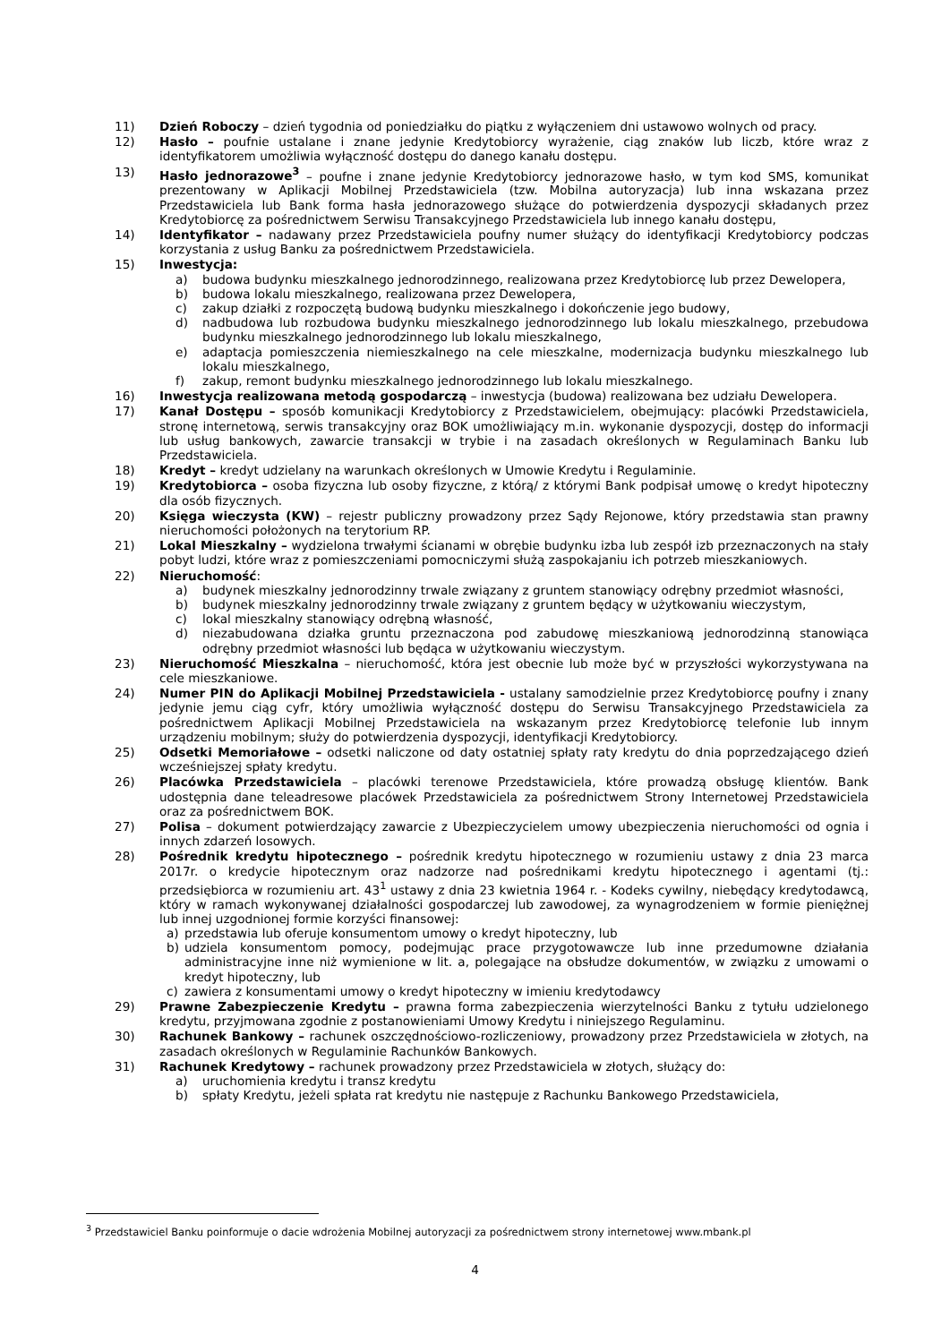11) Dzień Roboczy – dzień tygodnia od poniedziałku do piątku z wyłączeniem dni ustawowo wolnych od pracy.
12) Hasło – poufnie ustalane i znane jedynie Kredytobiorcy wyrażenie, ciąg znaków lub liczb, które wraz z identyfikatorem umożliwia wyłączność dostępu do danego kanału dostępu.
13) Hasło jednorazowe<sup>3</sup> – poufne i znane jedynie Kredytobiorcy jednorazowe hasło, w tym kod SMS, komunikat prezentowany w Aplikacji Mobilnej Przedstawiciela (tzw. Mobilna autoryzacja) lub inna wskazana przez Przedstawiciela lub Bank forma hasła jednorazowego służące do potwierdzenia dyspozycji składanych przez Kredytobiorcę za pośrednictwem Serwisu Transakcyjnego Przedstawiciela lub innego kanału dostępu,
14) Identyfikator – nadawany przez Przedstawiciela poufny numer służący do identyfikacji Kredytobiorcy podczas korzystania z usług Banku za pośrednictwem Przedstawiciela.
15) Inwestycja:
a) budowa budynku mieszkalnego jednorodzinnego, realizowana przez Kredytobiorcę lub przez Dewelopera,
b) budowa lokalu mieszkalnego, realizowana przez Dewelopera,
c) zakup działki z rozpoczętą budową budynku mieszkalnego i dokończenie jego budowy,
d) nadbudowa lub rozbudowa budynku mieszkalnego jednorodzinnego lub lokalu mieszkalnego, przebudowa budynku mieszkalnego jednorodzinnego lub lokalu mieszkalnego,
e) adaptacja pomieszczenia niemieszkalnego na cele mieszkalne, modernizacja budynku mieszkalnego lub lokalu mieszkalnego,
f) zakup, remont budynku mieszkalnego jednorodzinnego lub lokalu mieszkalnego.
16) Inwestycja realizowana metodą gospodarczą – inwestycja (budowa) realizowana bez udziału Dewelopera.
17) Kanał Dostępu – sposób komunikacji Kredytobiorcy z Przedstawicielem, obejmujący: placówki Przedstawiciela, stronę internetową, serwis transakcyjny oraz BOK umożliwiający m.in. wykonanie dyspozycji, dostęp do informacji lub usług bankowych, zawarcie transakcji w trybie i na zasadach określonych w Regulaminach Banku lub Przedstawiciela.
18) Kredyt – kredyt udzielany na warunkach określonych w Umowie Kredytu i Regulaminie.
19) Kredytobiorca – osoba fizyczna lub osoby fizyczne, z którą/ z którymi Bank podpisał umowę o kredyt hipoteczny dla osób fizycznych.
20) Księga wieczysta (KW) – rejestr publiczny prowadzony przez Sądy Rejonowe, który przedstawia stan prawny nieruchomości położonych na terytorium RP.
21) Lokal Mieszkalny – wydzielona trwałymi ścianami w obrębie budynku izba lub zespół izb przeznaczonych na stały pobyt ludzi, które wraz z pomieszczeniami pomocniczymi służą zaspokajaniu ich potrzeb mieszkaniowych.
22) Nieruchomość:
a) budynek mieszkalny jednorodzinny trwale związany z gruntem stanowiący odrębny przedmiot własności,
b) budynek mieszkalny jednorodzinny trwale związany z gruntem będący w użytkowaniu wieczystym,
c) lokal mieszkalny stanowiący odrębną własność,
d) niezabudowana działka gruntu przeznaczona pod zabudowę mieszkaniową jednorodzinną stanowiąca odrębny przedmiot własności lub będąca w użytkowaniu wieczystym.
23) Nieruchomość Mieszkalna – nieruchomość, która jest obecnie lub może być w przyszłości wykorzystywana na cele mieszkaniowe.
24) Numer PIN do Aplikacji Mobilnej Przedstawiciela - ustalany samodzielnie przez Kredytobiorcę poufny i znany jedynie jemu ciąg cyfr, który umożliwia wyłączność dostępu do Serwisu Transakcyjnego Przedstawiciela za pośrednictwem Aplikacji Mobilnej Przedstawiciela na wskazanym przez Kredytobiorcę telefonie lub innym urządzeniu mobilnym; służy do potwierdzenia dyspozycji, identyfikacji Kredytobiorcy.
25) Odsetki Memoriałowe – odsetki naliczone od daty ostatniej spłaty raty kredytu do dnia poprzedzającego dzień wcześniejszej spłaty kredytu.
26) Placówka Przedstawiciela – placówki terenowe Przedstawiciela, które prowadzą obsługę klientów. Bank udostępnia dane teleadresowe placówek Przedstawiciela za pośrednictwem Strony Internetowej Przedstawiciela oraz za pośrednictwem BOK.
27) Polisa – dokument potwierdzający zawarcie z Ubezpieczycielem umowy ubezpieczenia nieruchomości od ognia i innych zdarzeń losowych.
28) Pośrednik kredytu hipotecznego – pośrednik kredytu hipotecznego w rozumieniu ustawy z dnia 23 marca 2017r. o kredycie hipotecznym oraz nadzorze nad pośrednikami kredytu hipotecznego i agentami (tj.: przedsiębiorca w rozumieniu art. 43<sup>1</sup> ustawy z dnia 23 kwietnia 1964 r. - Kodeks cywilny, niebędący kredytodawcą, który w ramach wykonywanej działalności gospodarczej lub zawodowej, za wynagrodzeniem w formie pieniężnej lub innej uzgodnionej formie korzyści finansowej:
a) przedstawia lub oferuje konsumentom umowy o kredyt hipoteczny, lub
b) udziela konsumentom pomocy, podejmując prace przygotowawcze lub inne przedumowne działania administracyjne inne niż wymienione w lit. a, polegające na obsłudze dokumentów, w związku z umowami o kredyt hipoteczny, lub
c) zawiera z konsumentami umowy o kredyt hipoteczny w imieniu kredytodawcy
29) Prawne Zabezpieczenie Kredytu – prawna forma zabezpieczenia wierzytelności Banku z tytułu udzielonego kredytu, przyjmowana zgodnie z postanowieniami Umowy Kredytu i niniejszego Regulaminu.
30) Rachunek Bankowy – rachunek oszczędnościowo-rozliczeniowy, prowadzony przez Przedstawiciela w złotych, na zasadach określonych w Regulaminie Rachunków Bankowych.
31) Rachunek Kredytowy – rachunek prowadzony przez Przedstawiciela w złotych, służący do:
a) uruchomienia kredytu i transz kredytu
b) spłaty Kredytu, jeżeli spłata rat kredytu nie następuje z Rachunku Bankowego Przedstawiciela,
<sup>3</sup> Przedstawiciel Banku poinformuje o dacie wdrożenia Mobilnej autoryzacji za pośrednictwem strony internetowej www.mbank.pl
4